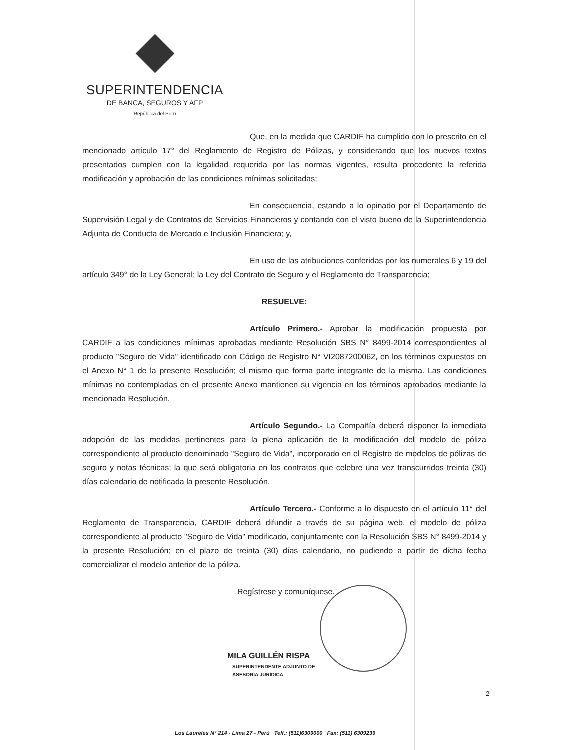SUPERINTENDENCIA
DE BANCA, SEGUROS Y AFP
República del Perú
Que, en la medida que CARDIF ha cumplido con lo prescrito en el mencionado artículo 17° del Reglamento de Registro de Pólizas, y considerando que los nuevos textos presentados cumplen con la legalidad requerida por las normas vigentes, resulta procedente la referida modificación y aprobación de las condiciones mínimas solicitadas;
En consecuencia, estando a lo opinado por el Departamento de Supervisión Legal y de Contratos de Servicios Financieros y contando con el visto bueno de la Superintendencia Adjunta de Conducta de Mercado e Inclusión Financiera; y,
En uso de las atribuciones conferidas por los numerales 6 y 19 del artículo 349° de la Ley General; la Ley del Contrato de Seguro y el Reglamento de Transparencia;
RESUELVE:
Artículo Primero.- Aprobar la modificación propuesta por CARDIF a las condiciones mínimas aprobadas mediante Resolución SBS N° 8499-2014 correspondientes al producto "Seguro de Vida" identificado con Código de Registro N° VI2087200062, en los términos expuestos en el Anexo N° 1 de la presente Resolución; el mismo que forma parte integrante de la misma. Las condiciones mínimas no contempladas en el presente Anexo mantienen su vigencia en los términos aprobados mediante la mencionada Resolución.
Artículo Segundo.- La Compañía deberá disponer la inmediata adopción de las medidas pertinentes para la plena aplicación de la modificación del modelo de póliza correspondiente al producto denominado "Seguro de Vida", incorporado en el Registro de modelos de pólizas de seguro y notas técnicas; la que será obligatoria en los contratos que celebre una vez transcurridos treinta (30) días calendario de notificada la presente Resolución.
Artículo Tercero.- Conforme a lo dispuesto en el artículo 11° del Reglamento de Transparencia, CARDIF deberá difundir a través de su página web, el modelo de póliza correspondiente al producto "Seguro de Vida" modificado, conjuntamente con la Resolución SBS N° 8499-2014 y la presente Resolución; en el plazo de treinta (30) días calendario, no pudiendo a partir de dicha fecha comercializar el modelo anterior de la póliza.
Regístrese y comuníquese.
MILA GUILLÉN RISPA
SUPERINTENDENTE ADJUNTO DE
ASESORÍA JURÍDICA
2
Los Laureles N° 214 - Lima 27 - Perú Telf.: (511)6309000 Fax: (511) 6309239